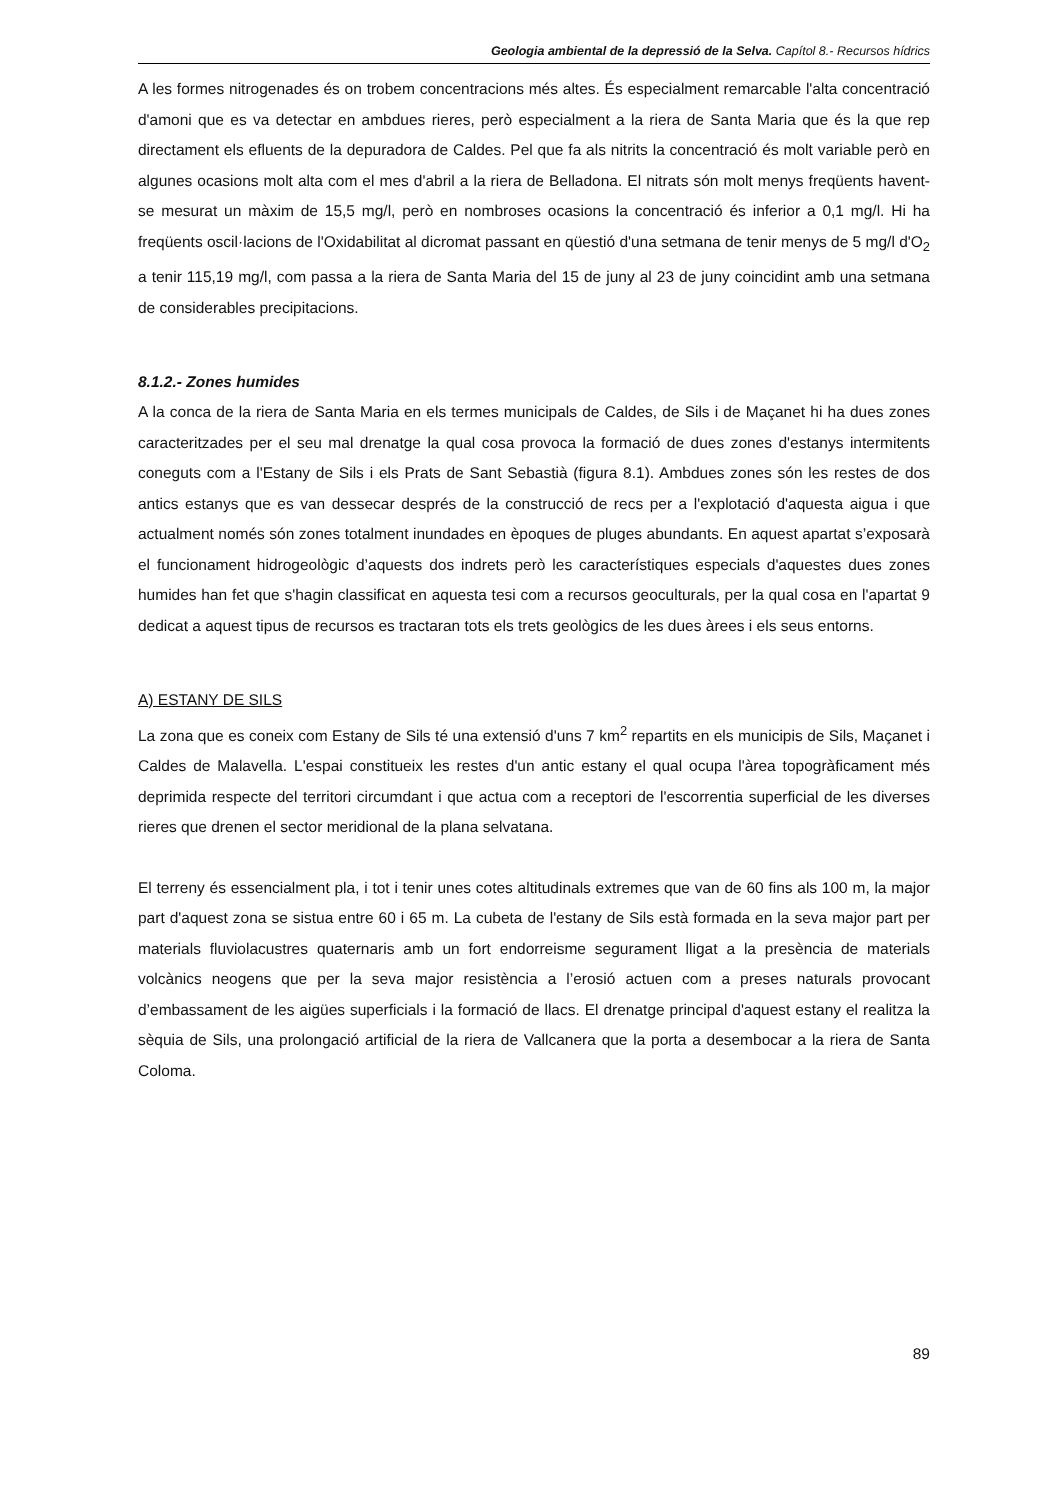Geologia ambiental de la depressió de la Selva. Capítol 8.- Recursos hídrics
A les formes nitrogenades és on trobem concentracions més altes. És especialment remarcable l'alta concentració d'amoni que es va detectar en ambdues rieres, però especialment a la riera de Santa Maria que és la que rep directament els efluents de la depuradora de Caldes. Pel que fa als nitrits la concentració és molt variable però en algunes ocasions molt alta com el mes d'abril a la riera de Belladona. El nitrats són molt menys freqüents havent-se mesurat un màxim de 15,5 mg/l, però en nombroses ocasions la concentració és inferior a 0,1 mg/l. Hi ha freqüents oscil·lacions de l'Oxidabilitat al dicromat passant en qüestió d'una setmana de tenir menys de 5 mg/l d'O<sub>2</sub> a tenir 115,19 mg/l, com passa a la riera de Santa Maria del 15 de juny al 23 de juny coincidint amb una setmana de considerables precipitacions.
8.1.2.- Zones humides
A la conca de la riera de Santa Maria en els termes municipals de Caldes, de Sils i de Maçanet hi ha dues zones caracteritzades per el seu mal drenatge la qual cosa provoca la formació de dues zones d'estanys intermitents coneguts com a l'Estany de Sils i els Prats de Sant Sebastià (figura 8.1). Ambdues zones són les restes de dos antics estanys que es van dessecar després de la construcció de recs per a l'explotació d'aquesta aigua i que actualment només són zones totalment inundades en èpoques de pluges abundants. En aquest apartat s’exposarà el funcionament hidrogeològic d’aquests dos indrets però les característiques especials d'aquestes dues zones humides han fet que s'hagin classificat en aquesta tesi com a recursos geoculturals, per la qual cosa en l'apartat 9 dedicat a aquest tipus de recursos es tractaran tots els trets geològics de les dues àrees i els seus entorns.
A) ESTANY DE SILS
La zona que es coneix com Estany de Sils té una extensió d'uns 7 km<sup>2</sup> repartits en els municipis de Sils, Maçanet i Caldes de Malavella. L'espai constitueix les restes d'un antic estany el qual ocupa l'àrea topogràficament més deprimida respecte del territori circumdant i que actua com a receptori de l'escorrentia superficial de les diverses rieres que drenen el sector meridional de la plana selvatana.
El terreny és essencialment pla, i tot i tenir unes cotes altitudinals extremes que van de 60 fins als 100 m, la major part d'aquest zona se sistua entre 60 i 65 m. La cubeta de l'estany de Sils està formada en la seva major part per materials fluviolacustres quaternaris amb un fort endorreisme segurament lligat a la presència de materials volcànics neogens que per la seva major resistència a l’erosió actuen com a preses naturals provocant d’embassament de les aigües superficials i la formació de llacs. El drenatge principal d'aquest estany el realitza la sèquia de Sils, una prolongació artificial de la riera de Vallcanera que la porta a desembocar a la riera de Santa Coloma.
89